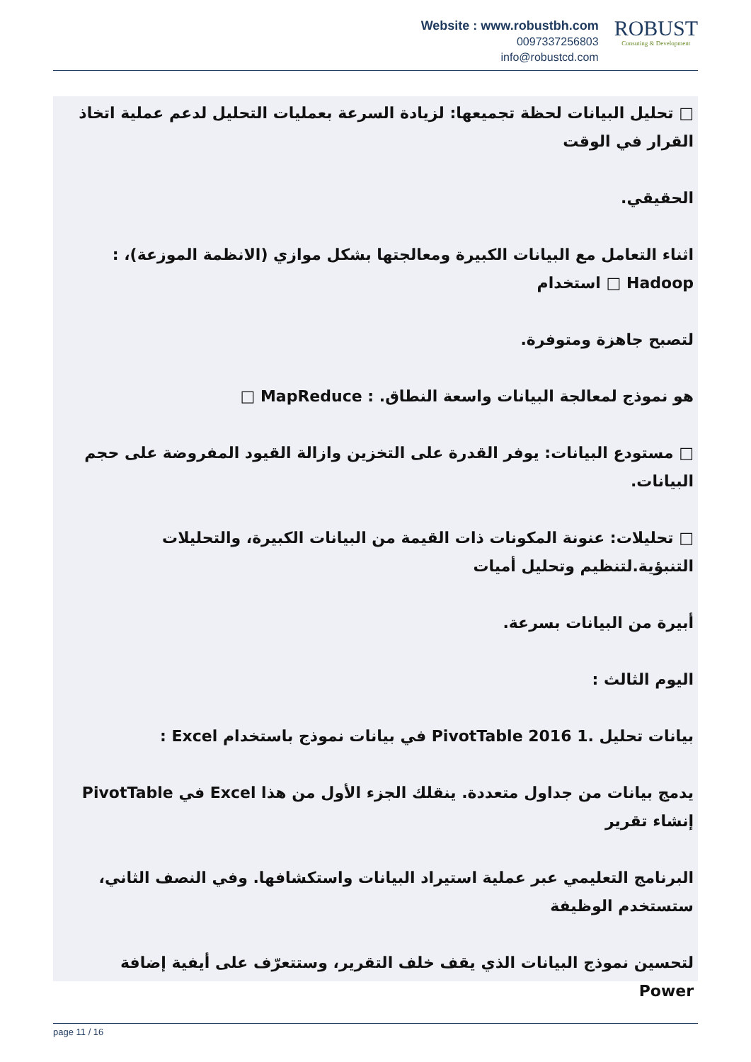Website : www.robustbh.com
0097337256803
info@robustcd.com
ROBUST
Consuting & Development
□ تحليل البيانات لحظة تجميعها: لزيادة السرعة بعمليات التحليل لدعم عملية اتخاذ القرار في الوقت
الحقيقي.
اثناء التعامل مع البيانات الكبيرة ومعالجتها بشكل موازي (الانظمة الموزعة)، : Hadoop □ استخدام
لتصبح جاهزة ومتوفرة.
هو نموذج لمعالجة البيانات واسعة النطاق. : MapReduce □
□ مستودع البيانات: يوفر القدرة على التخزين وازالة القيود المفروضة على حجم البيانات.
□ تحليلات: عنونة المكونات ذات القيمة من البيانات الكبيرة، والتحليلات التنبؤية.لتنظيم وتحليل أميات
أبيرة من البيانات بسرعة.
اليوم الثالث :
بيانات تحليل .1 PivotTable 2016 في بيانات نموذج باستخدام Excel :
يدمج بيانات من جداول متعددة. ينقلك الجزء الأول من هذا Excel في PivotTable إنشاء تقرير
البرنامج التعليمي عبر عملية استيراد البيانات واستكشافها. وفي النصف الثاني، ستستخدم الوظيفة
لتحسين نموذج البيانات الذي يقف خلف التقرير، وستتعرّف على أيفية إضافة Power
page 11 / 16